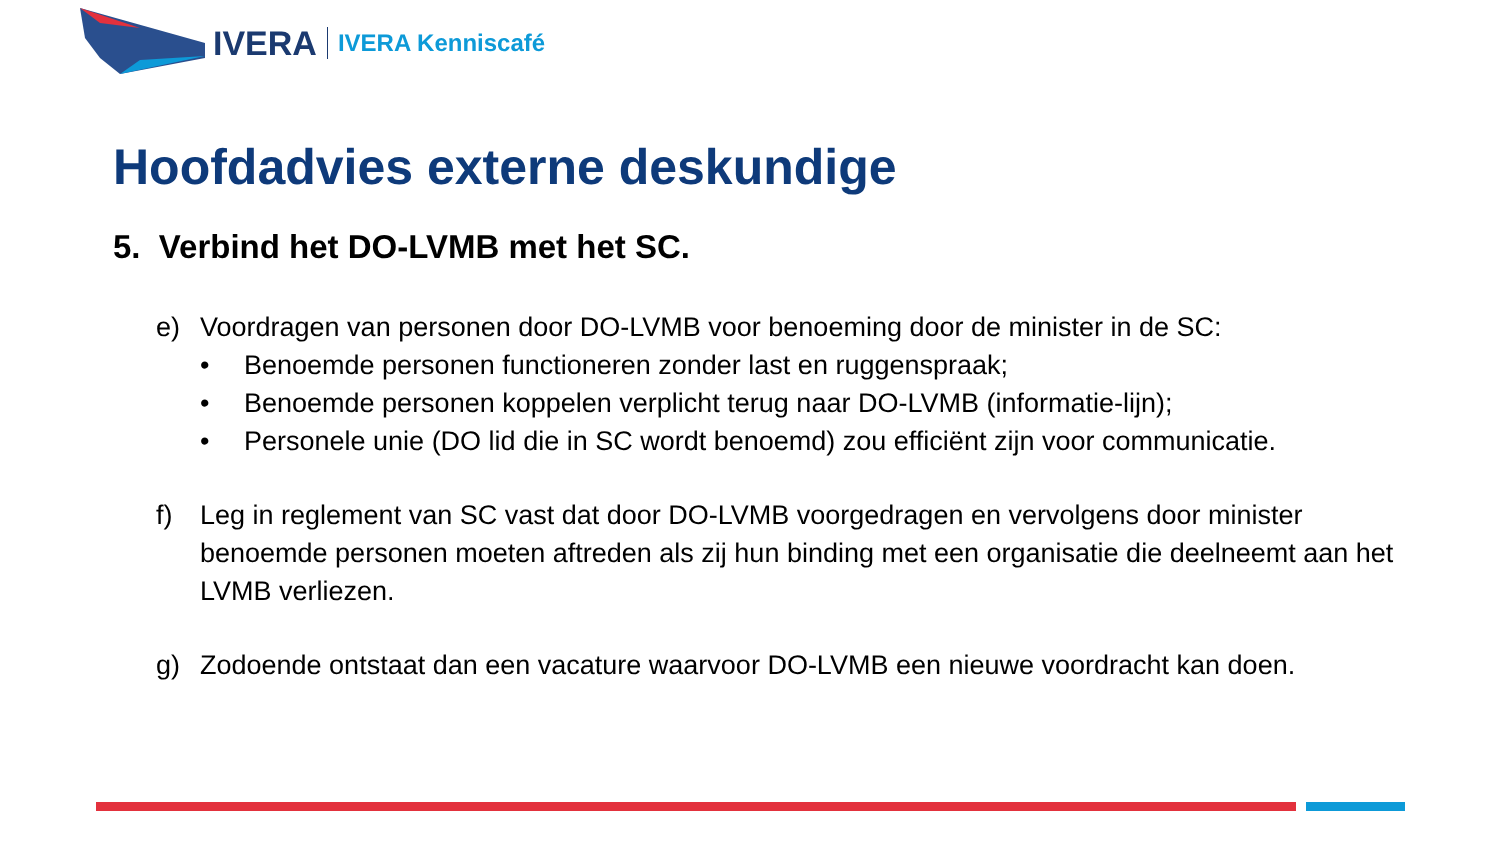IVERA IVERA Kenniscafé
Hoofdadvies externe deskundige
5. Verbind het DO-LVMB met het SC.
e) Voordragen van personen door DO-LVMB voor benoeming door de minister in de SC:
• Benoemde personen functioneren zonder last en ruggenspraak;
• Benoemde personen koppelen verplicht terug naar DO-LVMB (informatie-lijn);
• Personele unie (DO lid die in SC wordt benoemd) zou efficiënt zijn voor communicatie.
f) Leg in reglement van SC vast dat door DO-LVMB voorgedragen en vervolgens door minister benoemde personen moeten aftreden als zij hun binding met een organisatie die deelneemt aan het LVMB verliezen.
g) Zodoende ontstaat dan een vacature waarvoor DO-LVMB een nieuwe voordracht kan doen.